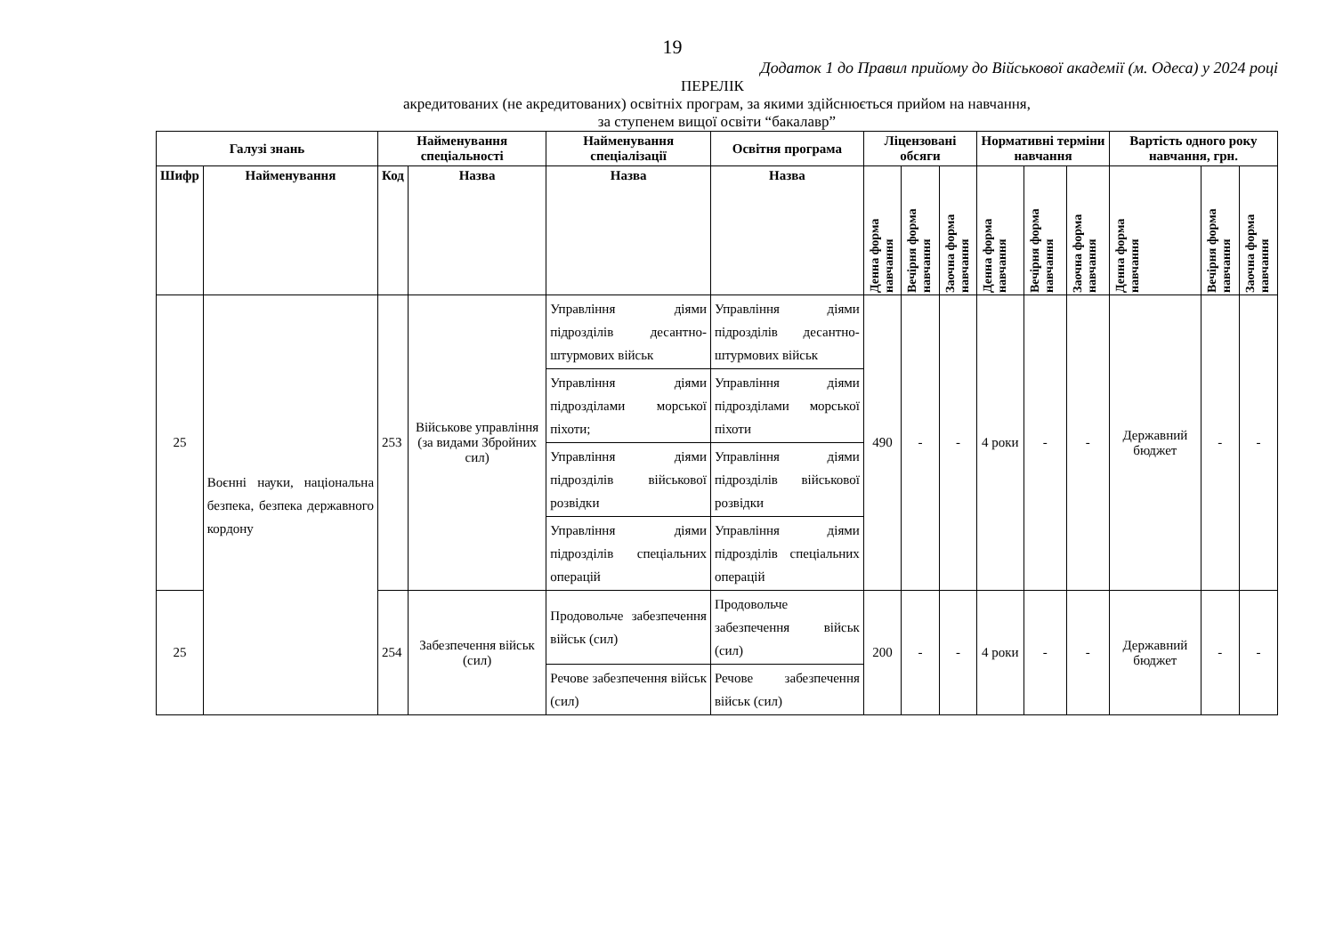19
Додаток 1 до Правил прийому до Військової академії (м. Одеса) у 2024 році
ПЕРЕЛІК
акредитованих (не акредитованих) освітніх програм, за якими здійснюється прийом на навчання,
за ступенем вищої освіти “бакалавр”
| Галузі знань | | Найменування спеціальності | | Найменування спеціалізації | Освітня програма | Ліцензовані обсяги | | | Нормативні терміни навчання | | | Вартість одного року навчання, грн. | | |
| --- | --- | --- | --- | --- | --- | --- | --- | --- | --- | --- | --- | --- | --- | --- |
| Шифр | Найменування | Код | Назва | Назва | Назва | Денна форма навчання | Вечірня форма навчання | Заочна форма навчання | Денна форма навчання | Вечірня форма навчання | Заочна форма навчання | Денна форма навчання | Вечірня форма навчання | Заочна форма навчання |
| 25 | Воєнні науки, національна безпека, безпека державного кордону | 253 | Військове управління (за видами Збройних сил) | Управління діями підрозділів десантно-штурмових військ | Управління діями підрозділів десантно-штурмових військ | 490 | - | - | 4 роки | - | - | Державний бюджет | - | - |
| | | | | Управління діями підрозділами морської піхоти; | Управління діями підрозділами морської піхоти | | | | | | | | | |
| | | | | Управління діями підрозділів військової розвідки | Управління діями підрозділів військової розвідки | | | | | | | | | |
| | | | | Управління діями підрозділів спеціальних операцій | Управління діями підрозділів спеціальних операцій | | | | | | | | | |
| 25 | | 254 | Забезпечення військ (сил) | Продовольче забезпечення військ (сил) | Продовольче забезпечення військ (сил) | 200 | - | - | 4 роки | - | - | Державний бюджет | - | - |
| | | | | Речове забезпечення військ (сил) | Речове забезпечення військ (сил) | | | | | | | | | |